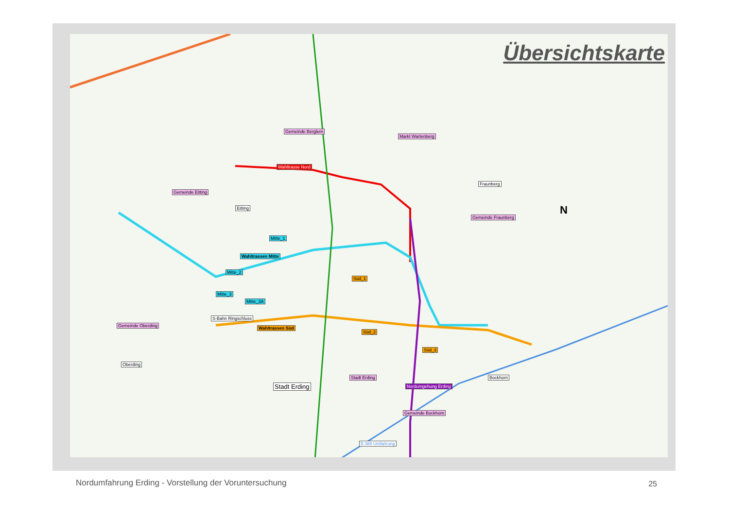Übersichtskarte
Gemeinde Berglern
Markt Wartenberg
Gemeinde Eitting
Wahltrasse Nord
Fraunberg
Gemeinde Fraunberg
Eitting
Wahltrassen Mitte
Mitte_2
Mitte_1
Mitte_3
Mitte_3A
S-Bahn Ringschluss
Süd_1
Wahltrassen Süd
Süd_2
Süd_3
Gemeinde Oberding
Oberding
Stadt Erding
Stadt Erding Nordumgehung Erding
Bockhorn
Gemeinde Bockhorn
B 388 Umfahrung
N
Nordumfahrung Erding - Vorstellung der Voruntersuchung
25